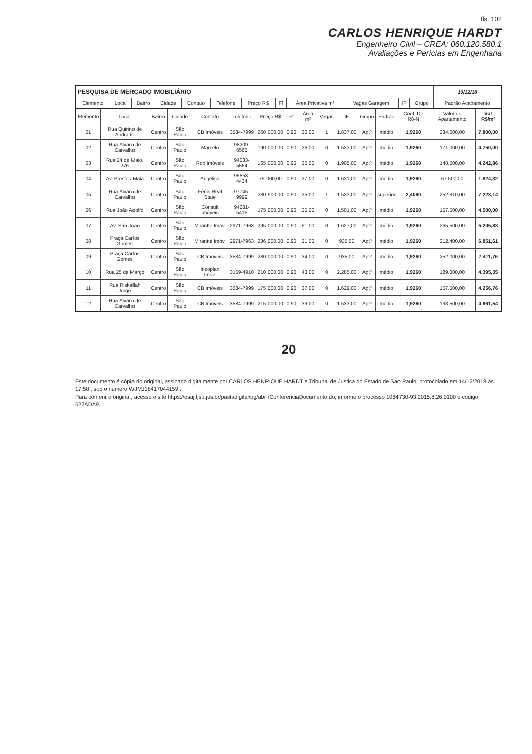fls. 102
CARLOS HENRIQUE HARDT
Engenheiro Civil – CREA: 060.120.580.1
Avaliações e Perícias em Engenharia
| PESQUISA DE MERCADO IMOBILIÁRIO | | | | | | | | | | | | 10/12/18 |
| --- | --- | --- | --- | --- | --- | --- | --- | --- | --- | --- | --- | --- |
| Elemento | Local | Bairro | Cidade | Contato | Telefone | Preço R$ | Ff | Área Privativa m² | Vagas Garagem | IF | Grupo | Padrão Acabamento |
| Elemento | Local | Bairro | Cidade | Contato | Telefone | Preço R$ | Ff | Área m² | Vagas | IF | Grupo | Padrão | Coef. De R8-N | Valor do Apartamento | Vut R$/m² |
| --- | --- | --- | --- | --- | --- | --- | --- | --- | --- | --- | --- | --- | --- | --- | --- |
| 01 | Rua Quirino de Andrade | Centro | São Paulo | CB Imóveis | 3584-7999 | 260.000,00 | 0,90 | 30,00 | 1 | 1.837,00 | Aptº | médio | 1,9260 | 234.000,00 | 7.800,00 |
| 02 | Rua Álvaro de Carvalho | Centro | São Paulo | Marcelo | 98209-6565 | 190.000,00 | 0,90 | 36,00 | 0 | 1.533,00 | Aptº | médio | 1,9260 | 171.000,00 | 4.750,00 |
| 03 | Rua 24 de Maio, 276 | Centro | São Paulo | Rob Imóveis | 94033-5564 | 165.000,00 | 0,90 | 35,00 | 0 | 1.905,00 | Aptº | médio | 1,9260 | 148.500,00 | 4.242,86 |
| 04 | Av. Prestes Maia | Centro | São Paulo | Angélica | 95858-4434 | 75.000,00 | 0,90 | 37,00 | 0 | 1.631,00 | Aptº | médio | 1,9260 | 67.500,00 | 1.824,32 |
| 05 | Rua Álvaro de Carvalho | Centro | São Paulo | Fênis Real State | 97745-9999 | 280.900,00 | 0,90 | 35,00 | 1 | 1.533,00 | Aptº | superior | 2,4060 | 252.810,00 | 7.223,14 |
| 06 | Rua João Adolfo | Centro | São Paulo | Consult Imóveis | 94081-5415 | 175.000,00 | 0,90 | 35,00 | 0 | 1.501,00 | Aptº | médio | 1,9260 | 157.500,00 | 4.500,00 |
| 07 | Av. São João | Centro | São Paulo | Mirantte Imóv. | 2971-7963 | 295.000,00 | 0,90 | 51,00 | 0 | 1.627,00 | Aptº | médio | 1,9260 | 265.500,00 | 5.205,88 |
| 08 | Praça Carlos Gomes | Centro | São Paulo | Mirantte Imóv. | 2971-7963 | 236.000,00 | 0,90 | 31,00 | 0 | 935,00 | Aptº | médio | 1,9260 | 212.400,00 | 6.851,61 |
| 09 | Praça Carlos Gomes | Centro | São Paulo | CB Imóveis | 3584-7999 | 280.000,00 | 0,90 | 34,00 | 0 | 935,00 | Aptº | médio | 1,9260 | 252.000,00 | 7.411,76 |
| 10 | Rua 25 de Março | Centro | São Paulo | Incoplan Imóv. | 3159-4910 | 210.000,00 | 0,90 | 43,00 | 0 | 2.285,00 | Aptº | médio | 1,9260 | 189.000,00 | 4.395,35 |
| 11 | Rua Riskallah Jorge | Centro | São Paulo | CB Imóveis | 3584-7999 | 175.000,00 | 0,90 | 37,00 | 0 | 1.629,00 | Aptº | médio | 1,9260 | 157.500,00 | 4.256,76 |
| 12 | Rua Álvaro de Carvalho | Centro | São Paulo | CB Imóveis | 3584-7999 | 215.000,00 | 0,90 | 39,00 | 0 | 1.533,00 | Aptº | médio | 1,9260 | 193.500,00 | 4.961,54 |
20
Este documento é cópia do original, assinado digitalmente por CARLOS HENRIQUE HARDT e Tribunal de Justica do Estado de Sao Paulo, protocolado em 14/12/2018 às 17:58 , sob o número WJMJ18417044159 .
Para conferir o original, acesse o site https://esaj.tjsp.jus.br/pastadigital/pg/abrirConferenciaDocumento.do, informe o processo 1084730-93.2015.8.26.0100 e código 622ADA9.